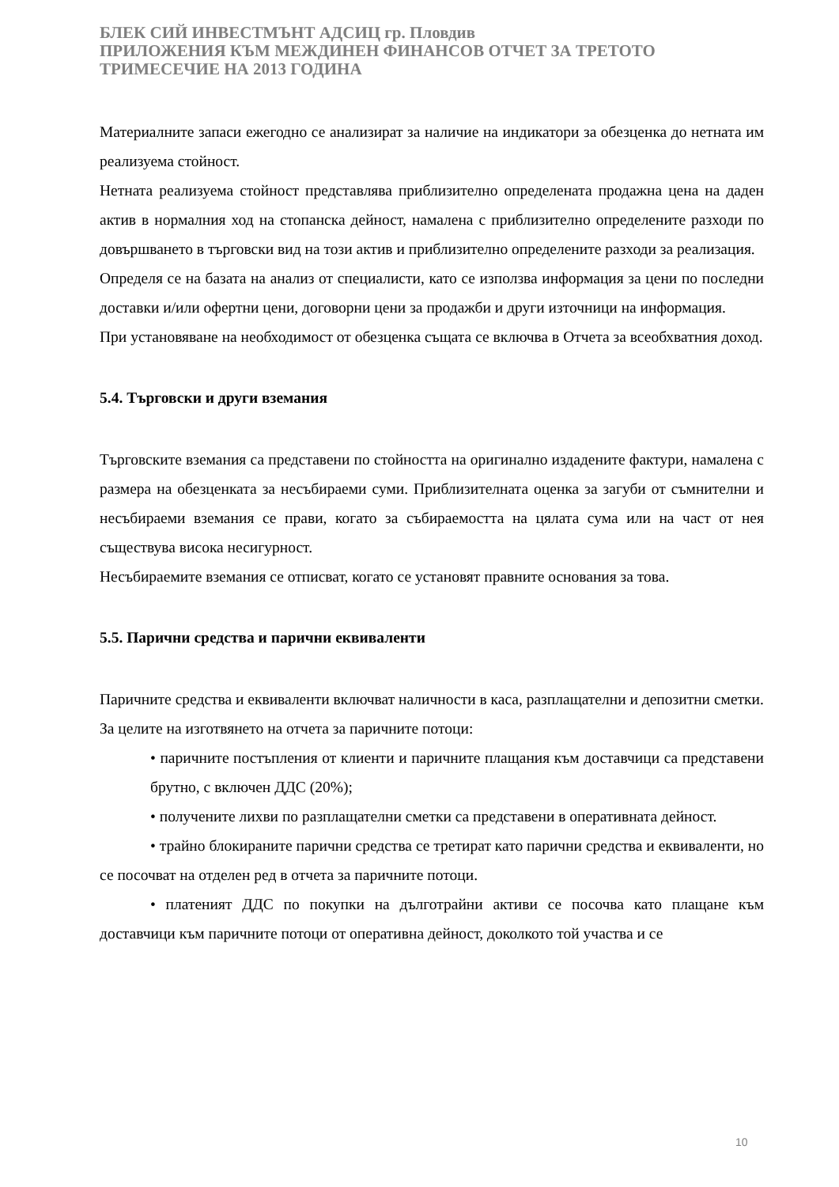БЛЕК СИЙ ИНВЕСТМЪНТ АДСИЦ гр. Пловдив
ПРИЛОЖЕНИЯ КЪМ МЕЖДИНЕН ФИНАНСОВ ОТЧЕТ ЗА ТРЕТОТО ТРИМЕСЕЧИЕ НА 2013 ГОДИНА
Материалните запаси ежегодно се анализират за наличие на индикатори за обезценка до нетната им реализуема стойност.
Нетната реализуема стойност представлява приблизително определената продажна цена на даден актив в нормалния ход на стопанска дейност, намалена с приблизително определените разходи по довършването в търговски вид на този актив и приблизително определените разходи за реализация.
Определя се на базата на анализ от специалисти, като се използва информация за цени по последни доставки и/или офертни цени, договорни цени за продажби и други източници на информация.
При установяване на необходимост от обезценка същата се включва в Отчета за всеобхватния доход.
5.4. Търговски и други вземания
Търговските вземания са представени по стойността на оригинално издадените фактури, намалена с размера на обезценката за несъбираеми суми. Приблизителната оценка за загуби от съмнителни и несъбираеми вземания се прави, когато за събираемостта на цялата сума или на част от нея съществува висока несигурност.
Несъбираемите вземания се отписват, когато се установят правните основания за това.
5.5. Парични средства и парични еквиваленти
Паричните средства и еквиваленти включват наличности в каса, разплащателни и депозитни сметки.
За целите на изготвянето на отчета за паричните потоци:
• паричните постъпления от клиенти и паричните плащания към доставчици са представени брутно, с включен ДДС (20%);
• получените лихви по разплащателни сметки са представени в оперативната дейност.
• трайно блокираните парични средства се третират като парични средства и еквиваленти, но се посочват на отделен ред в отчета за паричните потоци.
• платеният ДДС по покупки на дълготрайни активи се посочва като плащане към доставчици към паричните потоци от оперативна дейност, доколкото той участва и се
10